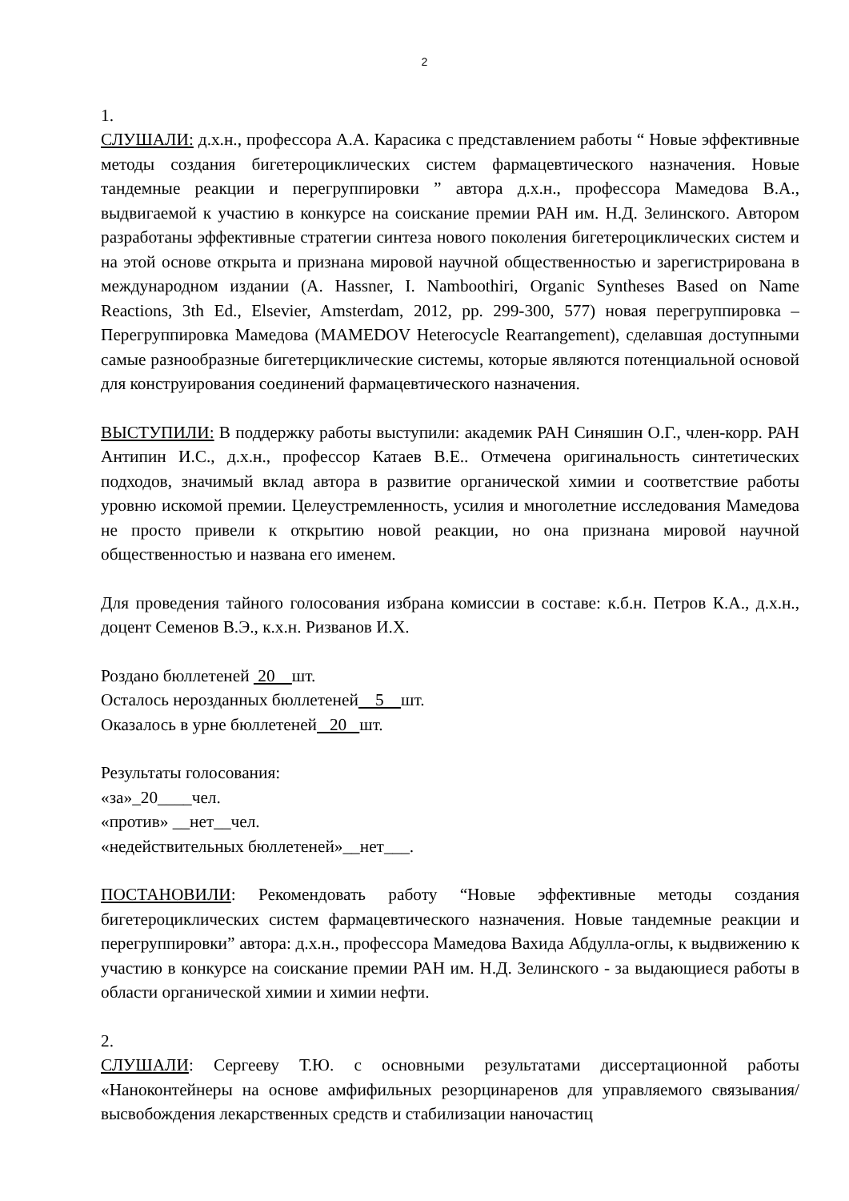2
1.
СЛУШАЛИ: д.х.н., профессора А.А. Карасика с представлением работы “ Новые эффективные методы создания бигетероциклических систем фармацевтического назначения. Новые тандемные реакции и перегруппировки ” автора д.х.н., профессора Мамедова В.А., выдвигаемой к участию в конкурсе на соискание премии РАН им. Н.Д. Зелинского. Автором разработаны эффективные стратегии синтеза нового поколения бигетероциклических систем и на этой основе открыта и признана мировой научной общественностью и зарегистрирована в международном издании (A. Hassner, I. Namboothiri, Organic Syntheses Based on Name Reactions, 3th Ed., Elsevier, Amsterdam, 2012, pp. 299-300, 577) новая перегруппировка – Перегруппировка Мамедова (MAMEDOV Heterocycle Rearrangement), сделавшая доступными самые разнообразные бигетерциклические системы, которые являются потенциальной основой для конструирования соединений фармацевтического назначения.
ВЫСТУПИЛИ: В поддержку работы выступили: академик РАН Синяшин О.Г., член-корр. РАН Антипин И.С., д.х.н., профессор Катаев В.Е.. Отмечена оригинальность синтетических подходов, значимый вклад автора в развитие органической химии и соответствие работы уровню искомой премии. Целеустремленность, усилия и многолетние исследования Мамедова не просто привели к открытию новой реакции, но она признана мировой научной общественностью и названа его именем.
Для проведения тайного голосования избрана комиссии в составе: к.б.н. Петров К.А., д.х.н., доцент Семенов В.Э., к.х.н. Ризванов И.Х.
Роздано бюллетеней 20 шт.
Осталось нерозданных бюллетеней 5 шт.
Оказалось в урне бюллетеней 20 шт.
Результаты голосования:
«за»_20____чел.
«против» __нет__чел.
«недействительных бюллетеней»__нет___.
ПОСТАНОВИЛИ: Рекомендовать работу “Новые эффективные методы создания бигетероциклических систем фармацевтического назначения. Новые тандемные реакции и перегруппировки” автора: д.х.н., профессора Мамедова Вахида Абдулла-оглы, к выдвижению к участию в конкурсе на соискание премии РАН им. Н.Д. Зелинского - за выдающиеся работы в области органической химии и химии нефти.
2.
СЛУШАЛИ: Сергееву Т.Ю. с основными результатами диссертационной работы «Наноконтейнеры на основе амфифильных резорцинаренов для управляемого связывания/высвобождения лекарственных средств и стабилизации наночастиц